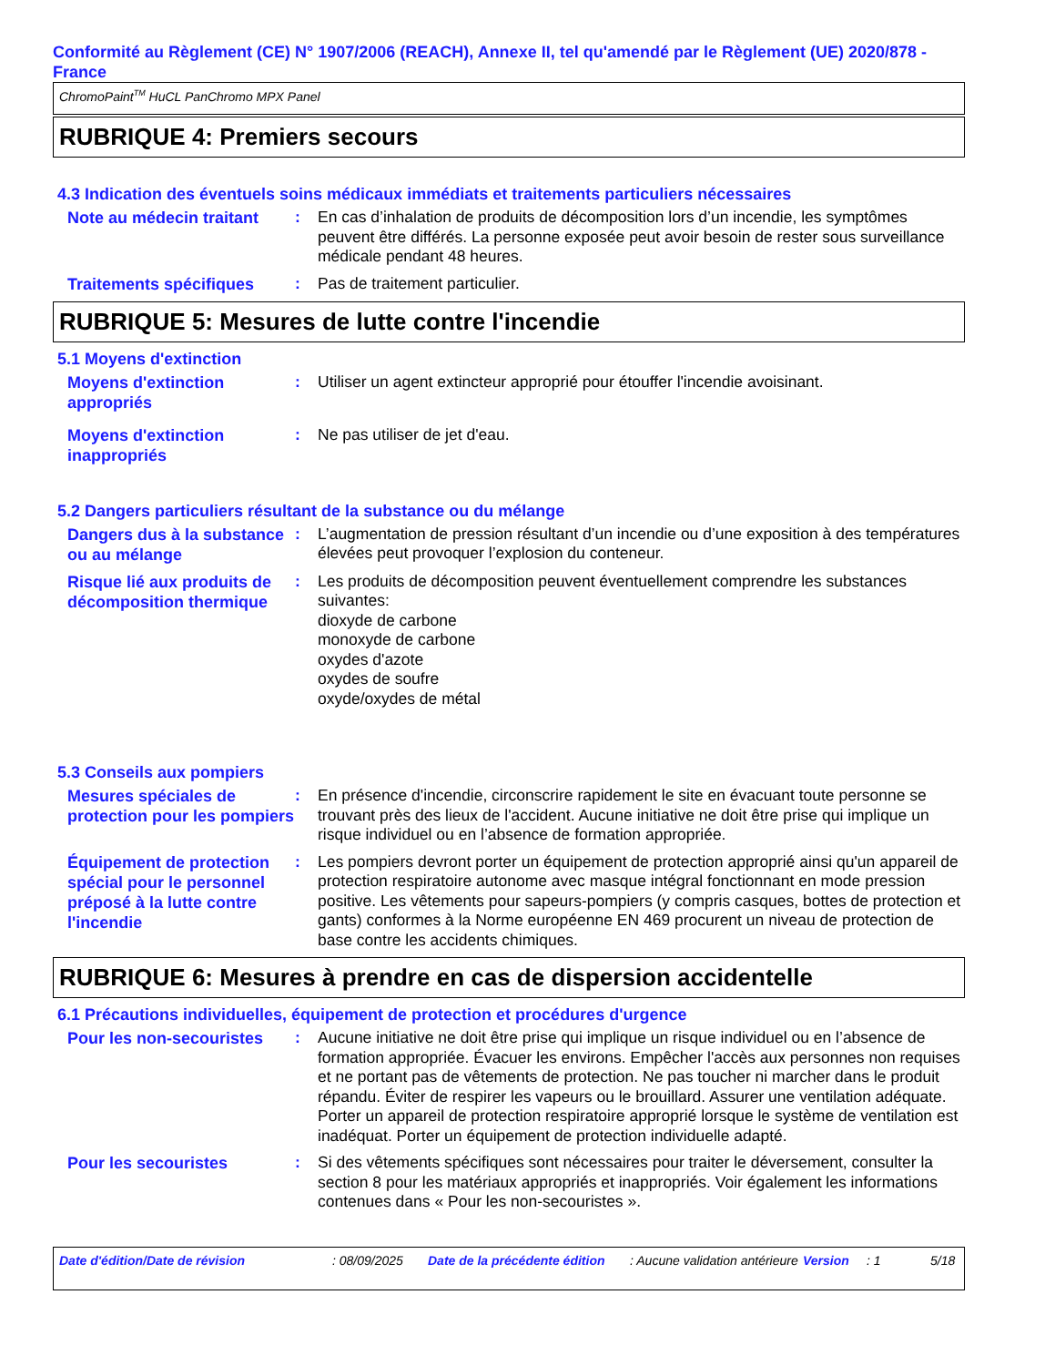Conformité au Règlement (CE) N° 1907/2006 (REACH), Annexe II, tel qu'amendé par le Règlement (UE) 2020/878 - France
ChromoPaint<sup>TM</sup> HuCL PanChromo MPX Panel
RUBRIQUE 4: Premiers secours
4.3 Indication des éventuels soins médicaux immédiats et traitements particuliers nécessaires
Note au médecin traitant
: En cas d’inhalation de produits de décomposition lors d’un incendie, les symptômes peuvent être différés. La personne exposée peut avoir besoin de rester sous surveillance médicale pendant 48 heures.
Traitements spécifiques
: Pas de traitement particulier.
RUBRIQUE 5: Mesures de lutte contre l'incendie
5.1 Moyens d'extinction
Moyens d'extinction appropriés
: Utiliser un agent extincteur approprié pour étouffer l'incendie avoisinant.
Moyens d'extinction inappropriés
: Ne pas utiliser de jet d'eau.
5.2 Dangers particuliers résultant de la substance ou du mélange
Dangers dus à la substance ou au mélange
: L’augmentation de pression résultant d’un incendie ou d’une exposition à des températures élevées peut provoquer l’explosion du conteneur.
Risque lié aux produits de décomposition thermique
: Les produits de décomposition peuvent éventuellement comprendre les substances suivantes:
dioxyde de carbone
monoxyde de carbone
oxydes d'azote
oxydes de soufre
oxyde/oxydes de métal
5.3 Conseils aux pompiers
Mesures spéciales de protection pour les pompiers
: En présence d'incendie, circonscrire rapidement le site en évacuant toute personne se trouvant près des lieux de l'accident. Aucune initiative ne doit être prise qui implique un risque individuel ou en l’absence de formation appropriée.
Équipement de protection spécial pour le personnel préposé à la lutte contre l'incendie
: Les pompiers devront porter un équipement de protection approprié ainsi qu'un appareil de protection respiratoire autonome avec masque intégral fonctionnant en mode pression positive. Les vêtements pour sapeurs-pompiers (y compris casques, bottes de protection et gants) conformes à la Norme européenne EN 469 procurent un niveau de protection de base contre les accidents chimiques.
RUBRIQUE 6: Mesures à prendre en cas de dispersion accidentelle
6.1 Précautions individuelles, équipement de protection et procédures d'urgence
Pour les non-secouristes
: Aucune initiative ne doit être prise qui implique un risque individuel ou en l’absence de formation appropriée. Évacuer les environs. Empêcher l'accès aux personnes non requises et ne portant pas de vêtements de protection. Ne pas toucher ni marcher dans le produit répandu. Éviter de respirer les vapeurs ou le brouillard. Assurer une ventilation adéquate. Porter un appareil de protection respiratoire approprié lorsque le système de ventilation est inadéquat. Porter un équipement de protection individuelle adapté.
Pour les secouristes
: Si des vêtements spécifiques sont nécessaires pour traiter le déversement, consulter la section 8 pour les matériaux appropriés et inappropriés. Voir également les informations contenues dans « Pour les non-secouristes ».
Date d'édition/Date de révision: 08/09/2025 Date de la précédente édition: Aucune validation antérieure Version: 1 5/18